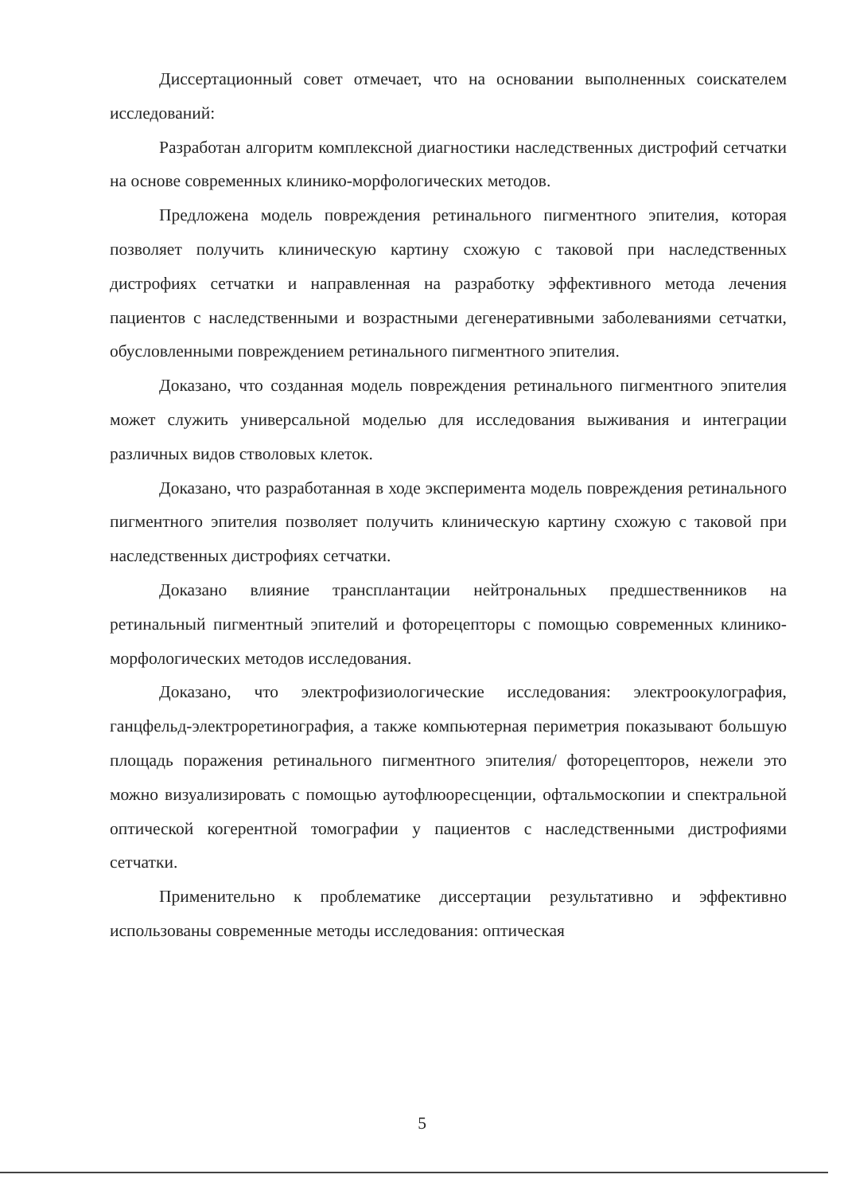Диссертационный совет отмечает, что на основании выполненных соискателем исследований:
Разработан алгоритм комплексной диагностики наследственных дистрофий сетчатки на основе современных клинико-морфологических методов.
Предложена модель повреждения ретинального пигментного эпителия, которая позволяет получить клиническую картину схожую с таковой при наследственных дистрофиях сетчатки и направленная на разработку эффективного метода лечения пациентов с наследственными и возрастными дегенеративными заболеваниями сетчатки, обусловленными повреждением ретинального пигментного эпителия.
Доказано, что созданная модель повреждения ретинального пигментного эпителия может служить универсальной моделью для исследования выживания и интеграции различных видов стволовых клеток.
Доказано, что разработанная в ходе эксперимента модель повреждения ретинального пигментного эпителия позволяет получить клиническую картину схожую с таковой при наследственных дистрофиях сетчатки.
Доказано влияние трансплантации нейтрональных предшественников на ретинальный пигментный эпителий и фоторецепторы с помощью современных клинико-морфологических методов исследования.
Доказано, что электрофизиологические исследования: электроокулография, ганцфельд-электроретинография, а также компьютерная периметрия показывают большую площадь поражения ретинального пигментного эпителия/ фоторецепторов, нежели это можно визуализировать с помощью аутофлюоресценции, офтальмоскопии и спектральной оптической когерентной томографии у пациентов с наследственными дистрофиями сетчатки.
Применительно к проблематике диссертации результативно и эффективно использованы современные методы исследования: оптическая
5